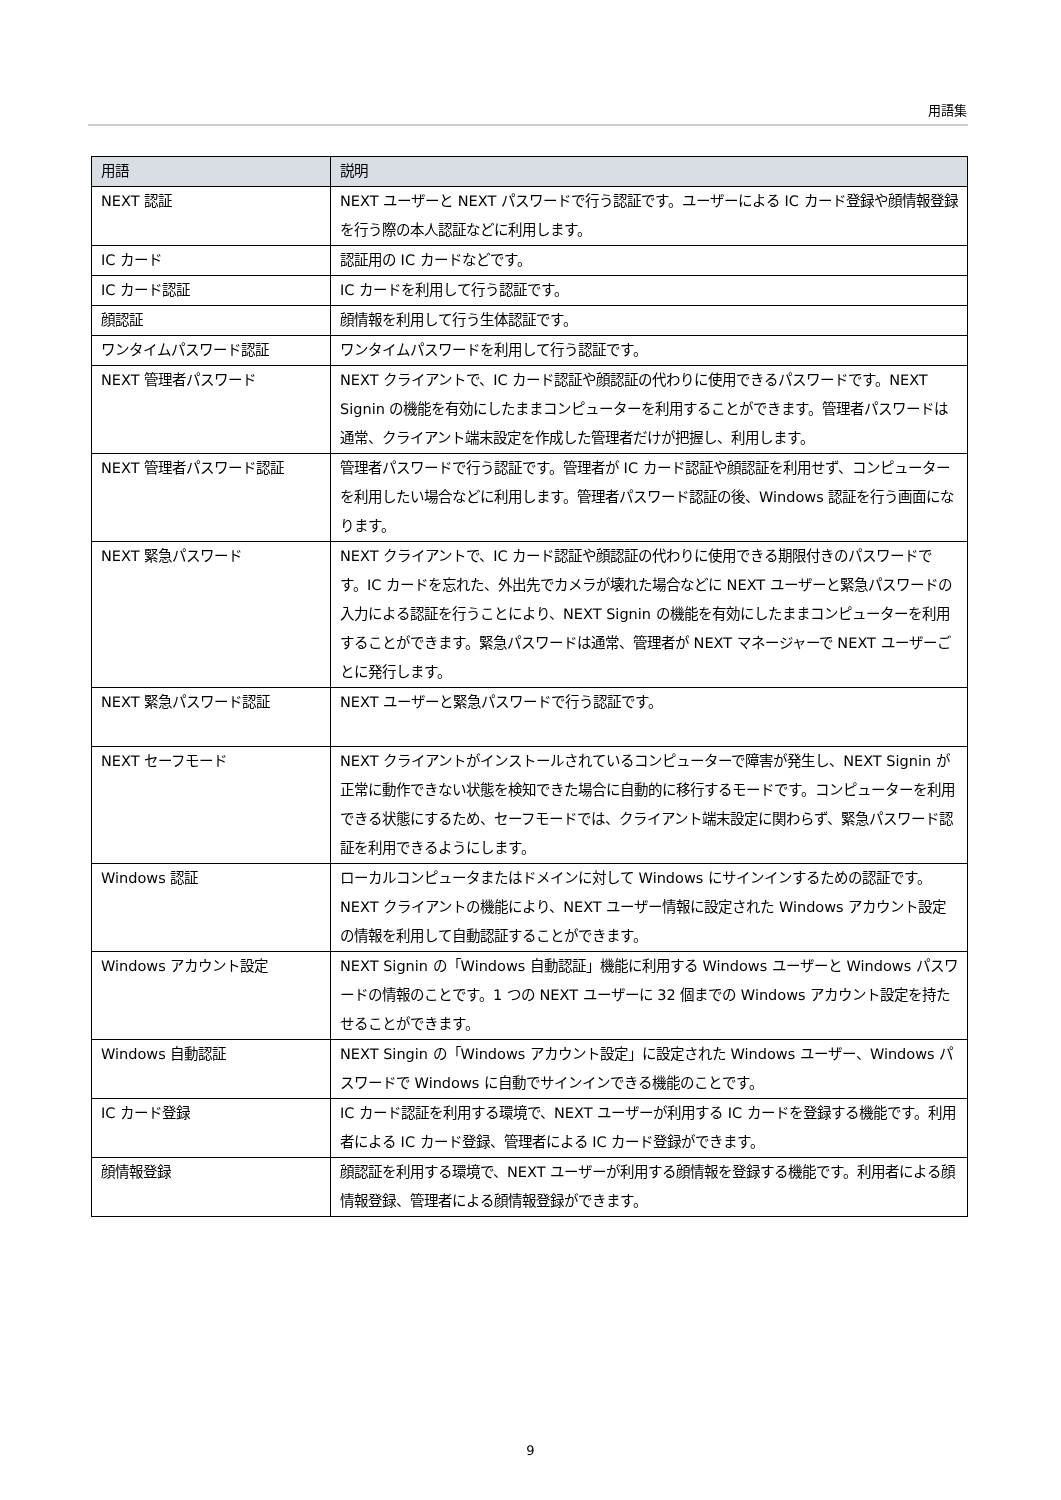用語集
| 用語 | 説明 |
| --- | --- |
| NEXT 認証 | NEXT ユーザーと NEXT パスワードで行う認証です。ユーザーによる IC カード登録や顔情報登録を行う際の本人認証などに利用します。 |
| IC カード | 認証用の IC カードなどです。 |
| IC カード認証 | IC カードを利用して行う認証です。 |
| 顔認証 | 顔情報を利用して行う生体認証です。 |
| ワンタイムパスワード認証 | ワンタイムパスワードを利用して行う認証です。 |
| NEXT 管理者パスワード | NEXT クライアントで、IC カード認証や顔認証の代わりに使用できるパスワードです。NEXT Signin の機能を有効にしたままコンピューターを利用することができます。管理者パスワードは通常、クライアント端末設定を作成した管理者だけが把握し、利用します。 |
| NEXT 管理者パスワード認証 | 管理者パスワードで行う認証です。管理者が IC カード認証や顔認証を利用せず、コンピューターを利用したい場合などに利用します。管理者パスワード認証の後、Windows 認証を行う画面になります。 |
| NEXT 緊急パスワード | NEXT クライアントで、IC カード認証や顔認証の代わりに使用できる期限付きのパスワードです。IC カードを忘れた、外出先でカメラが壊れた場合などに NEXT ユーザーと緊急パスワードの入力による認証を行うことにより、NEXT Signin の機能を有効にしたままコンピューターを利用することができます。緊急パスワードは通常、管理者が NEXT マネージャーで NEXT ユーザーごとに発行します。 |
| NEXT 緊急パスワード認証 | NEXT ユーザーと緊急パスワードで行う認証です。 |
| NEXT セーフモード | NEXT クライアントがインストールされているコンピューターで障害が発生し、NEXT Signin が正常に動作できない状態を検知できた場合に自動的に移行するモードです。コンピューターを利用できる状態にするため、セーフモードでは、クライアント端末設定に関わらず、緊急パスワード認証を利用できるようにします。 |
| Windows 認証 | ローカルコンピュータまたはドメインに対して Windows にサインインするための認証です。NEXT クライアントの機能により、NEXT ユーザー情報に設定された Windows アカウント設定の情報を利用して自動認証することができます。 |
| Windows アカウント設定 | NEXT Signin の「Windows 自動認証」機能に利用する Windows ユーザーと Windows パスワードの情報のことです。1 つの NEXT ユーザーに 32 個までの Windows アカウント設定を持たせることができます。 |
| Windows 自動認証 | NEXT Singin の「Windows アカウント設定」に設定された Windows ユーザー、Windows パスワードで Windows に自動でサインインできる機能のことです。 |
| IC カード登録 | IC カード認証を利用する環境で、NEXT ユーザーが利用する IC カードを登録する機能です。利用者による IC カード登録、管理者による IC カード登録ができます。 |
| 顔情報登録 | 顔認証を利用する環境で、NEXT ユーザーが利用する顔情報を登録する機能です。利用者による顔情報登録、管理者による顔情報登録ができます。 |
9